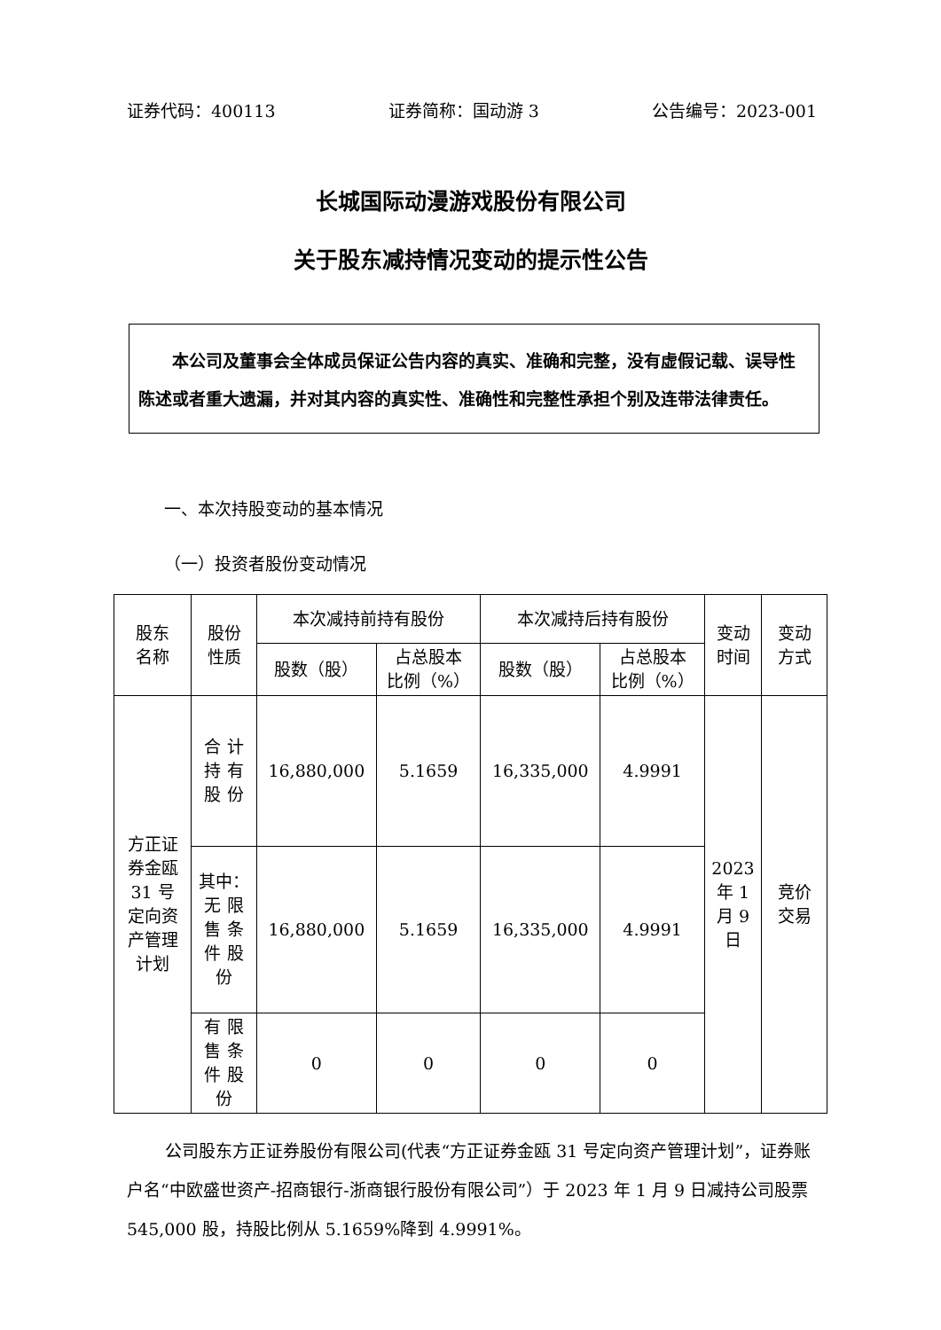证券代码：400113 证券简称：国动游 3 公告编号：2023-001
长城国际动漫游戏股份有限公司
关于股东减持情况变动的提示性公告
  本公司及董事会全体成员保证公告内容的真实、准确和完整，没有虚假记载、误导性陈述或者重大遗漏，并对其内容的真实性、准确性和完整性承担个别及连带法律责任。
一、本次持股变动的基本情况
（一）投资者股份变动情况
| 股东 名称 | 股份 性质 | 本次减持前持有股份 | | 本次减持后持有股份 | | 变动 时间 | 变动 方式 |
| | | 股数（股） | 占总股本 比例（%） | 股数（股） | 占总股本 比例（%） | | |
| 方正证 券金瓯 31 号 定向资 产管理 计划 | 合 计 持 有 股 份 | 16,880,000 | 5.1659 | 16,335,000 | 4.9991 | 2023 年 1 月 9 日 | 竞价 交易 |
| | 其中： 无 限 售 条 件 股 份 | 16,880,000 | 5.1659 | 16,335,000 | 4.9991 | | |
| | 有 限 售 条 件 股 份 | 0 | 0 | 0 | 0 | | |
公司股东方正证券股份有限公司(代表“方正证券金瓯 31 号定向资产管理计划”，证券账户名“中欧盛世资产-招商银行-浙商银行股份有限公司”）于 2023 年 1 月 9 日减持公司股票 545,000 股，持股比例从 5.1659%降到 4.9991%。